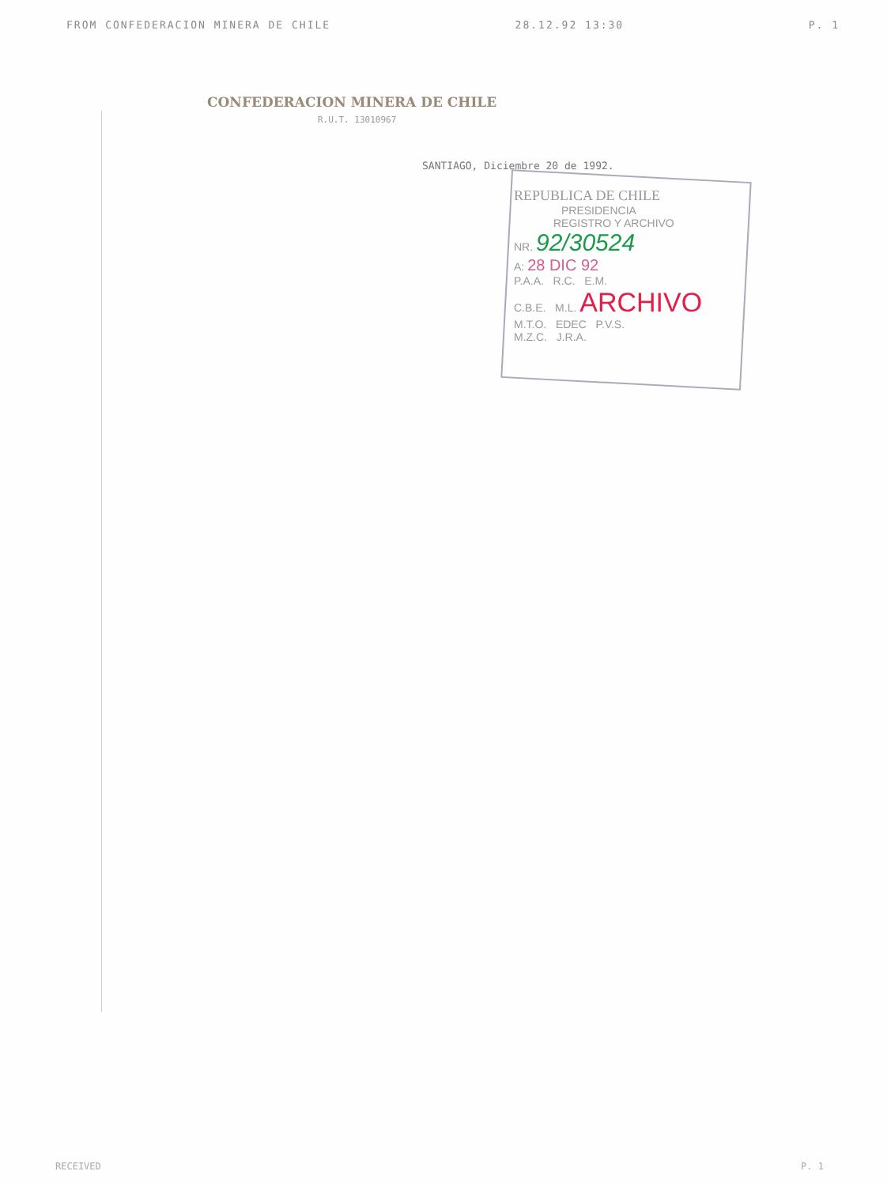FROM CONFEDERACION MINERA DE CHILE 28.12.92 13:30 P. 1
CONFEDERACION MINERA DE CHILE
R.U.T. 13010967
SANTIAGO, Diciembre 20 de 1992.
REPUBLICA DE CHILE
PRESIDENCIA
REGISTRO Y ARCHIVO
NR. 92/30524
A: 28 DIC 92
P.A.A. R.C. E.M.
C.B.E. M.L. ARCHIVO
M.T.O. EDEC P.V.S.
M.Z.C. J.R.A.
RECEIVED P. 1